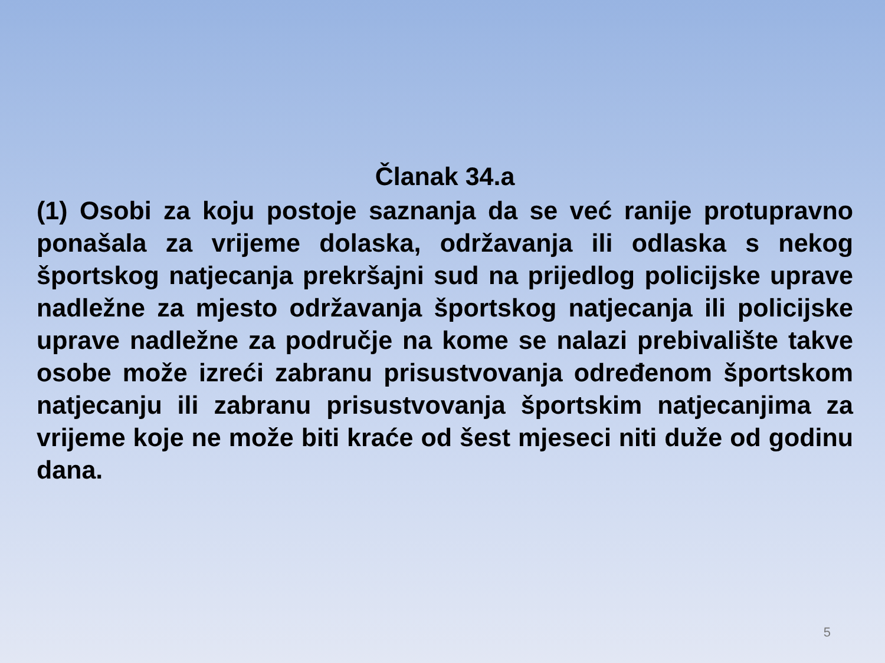Članak 34.a
(1) Osobi za koju postoje saznanja da se već ranije protupravno ponašala za vrijeme dolaska, održavanja ili odlaska s nekog športskog natjecanja prekršajni sud na prijedlog policijske uprave nadležne za mjesto održavanja športskog natjecanja ili policijske uprave nadležne za područje na kome se nalazi prebivalište takve osobe može izreći zabranu prisustvovanja određenom športskom natjecanju ili zabranu prisustvovanja športskim natjecanjima za vrijeme koje ne može biti kraće od šest mjeseci niti duže od godinu dana.
5